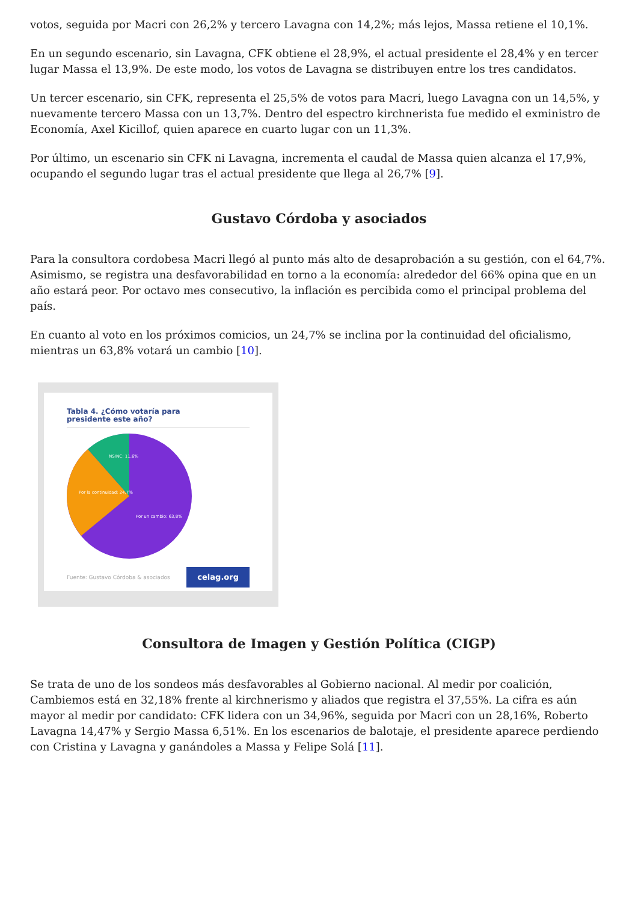votos, seguida por Macri con 26,2% y tercero Lavagna con 14,2%; más lejos, Massa retiene el 10,1%.
En un segundo escenario, sin Lavagna, CFK obtiene el 28,9%, el actual presidente el 28,4% y en tercer lugar Massa el 13,9%. De este modo, los votos de Lavagna se distribuyen entre los tres candidatos.
Un tercer escenario, sin CFK, representa el 25,5% de votos para Macri, luego Lavagna con un 14,5%, y nuevamente tercero Massa con un 13,7%. Dentro del espectro kirchnerista fue medido el exministro de Economía, Axel Kicillof, quien aparece en cuarto lugar con un 11,3%.
Por último, un escenario sin CFK ni Lavagna, incrementa el caudal de Massa quien alcanza el 17,9%, ocupando el segundo lugar tras el actual presidente que llega al 26,7% [9].
Gustavo Córdoba y asociados
Para la consultora cordobesa Macri llegó al punto más alto de desaprobación a su gestión, con el 64,7%. Asimismo, se registra una desfavorabilidad en torno a la economía: alrededor del 66% opina que en un año estará peor. Por octavo mes consecutivo, la inflación es percibida como el principal problema del país.
En cuanto al voto en los próximos comicios, un 24,7% se inclina por la continuidad del oficialismo, mientras un 63,8% votará un cambio [10].
Tabla 4. ¿Cómo votaría para
presidente este año?
NS/NC: 11,6%
Por la continuidad: 24,7%
Por un cambio: 63,8%
Fuente: Gustavo Córdoba & asociados celag.org
Consultora de Imagen y Gestión Política (CIGP)
Se trata de uno de los sondeos más desfavorables al Gobierno nacional. Al medir por coalición, Cambiemos está en 32,18% frente al kirchnerismo y aliados que registra el 37,55%. La cifra es aún mayor al medir por candidato: CFK lidera con un 34,96%, seguida por Macri con un 28,16%, Roberto Lavagna 14,47% y Sergio Massa 6,51%. En los escenarios de balotaje, el presidente aparece perdiendo con Cristina y Lavagna y ganándoles a Massa y Felipe Solá [11].